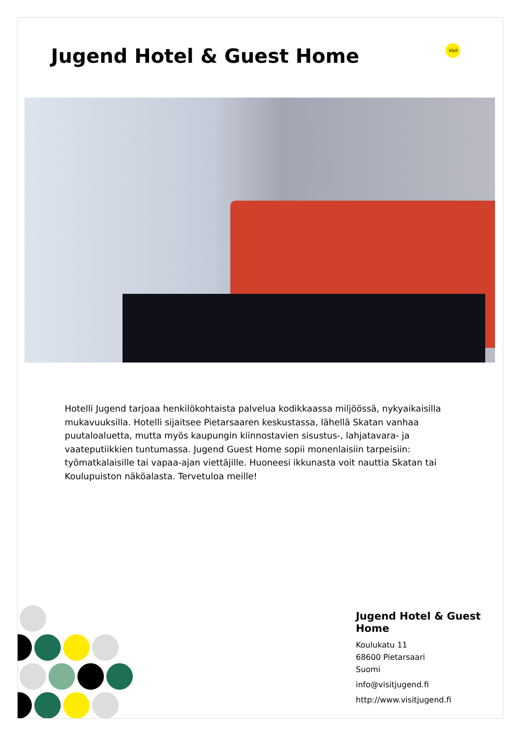Jugend Hotel & Guest Home
Visit
Hotelli Jugend tarjoaa henkilökohtaista palvelua kodikkaassa miljöössä, nykyaikaisilla mukavuuksilla. Hotelli sijaitsee Pietarsaaren keskustassa, lähellä Skatan vanhaa puutaloaluetta, mutta myös kaupungin kiinnostavien sisustus-, lahjatavara- ja vaateputiikkien tuntumassa. Jugend Guest Home sopii monenlaisiin tarpeisiin: työmatkalaisille tai vapaa-ajan viettäjille. Huoneesi ikkunasta voit nauttia Skatan tai Koulupuiston näköalasta. Tervetuloa meille!
Jugend Hotel & Guest
Home
Koulukatu 11
68600 Pietarsaari
Suomi
info@visitjugend.fi
http://www.visitjugend.fi